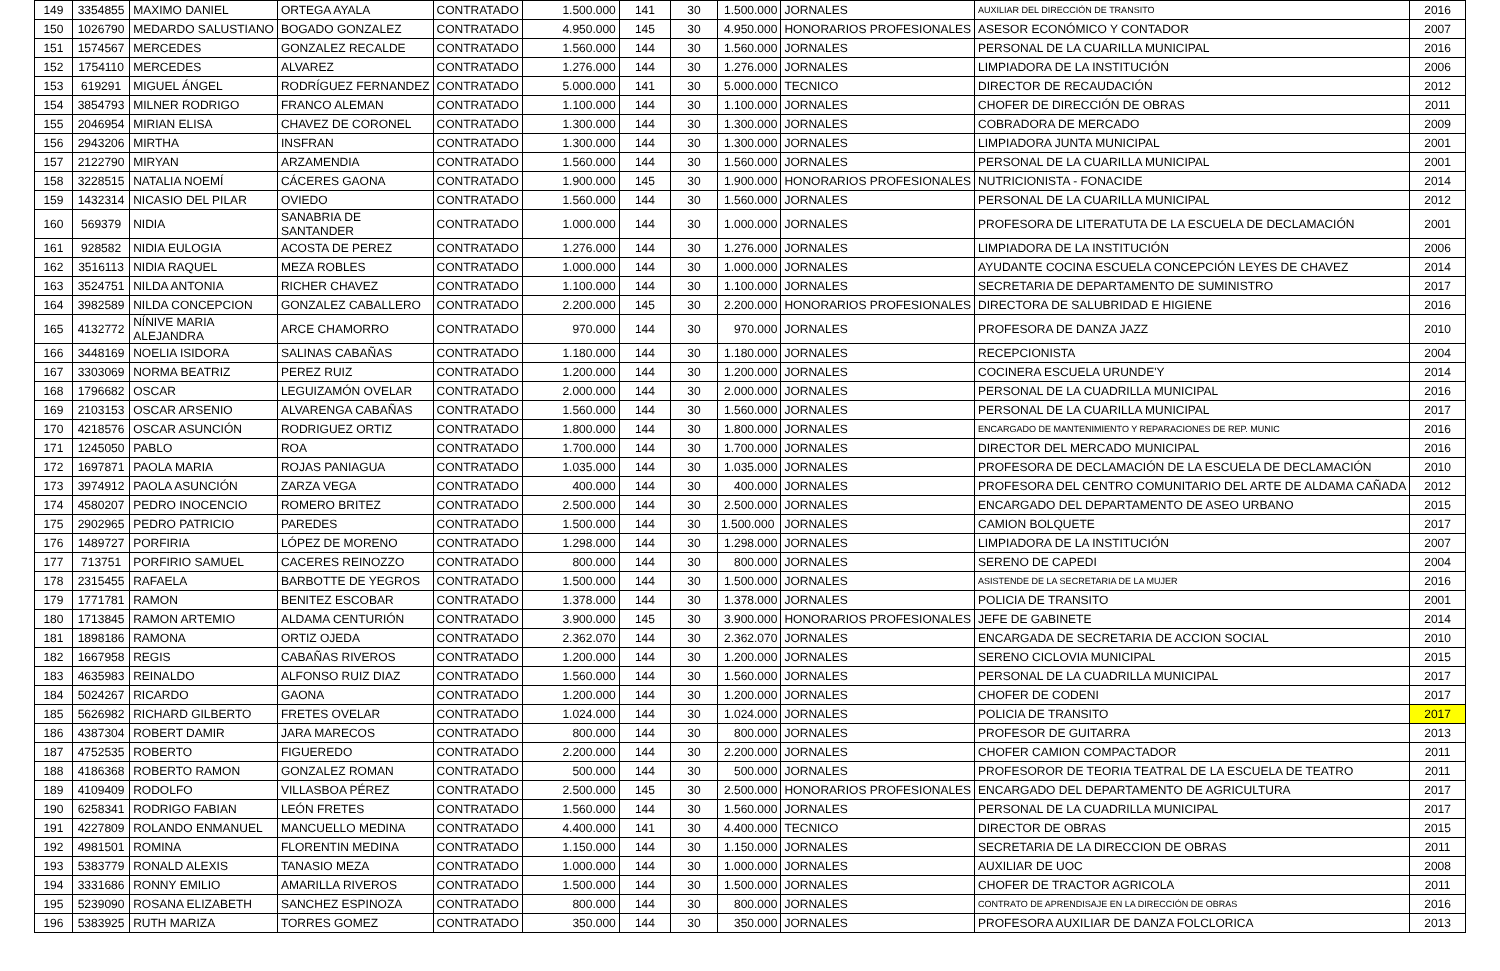| 149 | 3354855 | MAXIMO DANIEL | ORTEGA AYALA | CONTRATADO | 1.500.000 | 141 | 30 | 1.500.000 | JORNALES | AUXILIAR DEL DIRECCIÓN DE TRANSITO | 2016 |
| 150 | 1026790 | MEDARDO SALUSTIANO | BOGADO GONZALEZ | CONTRATADO | 4.950.000 | 145 | 30 | 4.950.000 | HONORARIOS PROFESIONALES | ASESOR ECONÓMICO Y CONTADOR | 2007 |
| 151 | 1574567 | MERCEDES | GONZALEZ RECALDE | CONTRATADO | 1.560.000 | 144 | 30 | 1.560.000 | JORNALES | PERSONAL DE LA CUARILLA MUNICIPAL | 2016 |
| 152 | 1754110 | MERCEDES | ALVAREZ | CONTRATADO | 1.276.000 | 144 | 30 | 1.276.000 | JORNALES | LIMPIADORA DE LA INSTITUCIÓN | 2006 |
| 153 | 619291 | MIGUEL ÁNGEL | RODRÍGUEZ FERNANDEZ | CONTRATADO | 5.000.000 | 141 | 30 | 5.000.000 | TECNICO | DIRECTOR DE RECAUDACIÓN | 2012 |
| 154 | 3854793 | MILNER RODRIGO | FRANCO ALEMAN | CONTRATADO | 1.100.000 | 144 | 30 | 1.100.000 | JORNALES | CHOFER DE DIRECCIÓN DE OBRAS | 2011 |
| 155 | 2046954 | MIRIAN ELISA | CHAVEZ DE CORONEL | CONTRATADO | 1.300.000 | 144 | 30 | 1.300.000 | JORNALES | COBRADORA DE MERCADO | 2009 |
| 156 | 2943206 | MIRTHA | INSFRAN | CONTRATADO | 1.300.000 | 144 | 30 | 1.300.000 | JORNALES | LIMPIADORA JUNTA MUNICIPAL | 2001 |
| 157 | 2122790 | MIRYAN | ARZAMENDIA | CONTRATADO | 1.560.000 | 144 | 30 | 1.560.000 | JORNALES | PERSONAL DE LA CUARILLA MUNICIPAL | 2001 |
| 158 | 3228515 | NATALIA NOEMÍ | CÁCERES GAONA | CONTRATADO | 1.900.000 | 145 | 30 | 1.900.000 | HONORARIOS PROFESIONALES | NUTRICIONISTA - FONACIDE | 2014 |
| 159 | 1432314 | NICASIO DEL PILAR | OVIEDO | CONTRATADO | 1.560.000 | 144 | 30 | 1.560.000 | JORNALES | PERSONAL DE LA CUARILLA MUNICIPAL | 2012 |
| 160 | 569379 | NIDIA | SANABRIA DE SANTANDER | CONTRATADO | 1.000.000 | 144 | 30 | 1.000.000 | JORNALES | PROFESORA DE LITERATUTA DE LA ESCUELA DE DECLAMACIÓN | 2001 |
| 161 | 928582 | NIDIA EULOGIA | ACOSTA DE PEREZ | CONTRATADO | 1.276.000 | 144 | 30 | 1.276.000 | JORNALES | LIMPIADORA DE LA INSTITUCIÓN | 2006 |
| 162 | 3516113 | NIDIA RAQUEL | MEZA ROBLES | CONTRATADO | 1.000.000 | 144 | 30 | 1.000.000 | JORNALES | AYUDANTE COCINA ESCUELA CONCEPCIÓN LEYES DE CHAVEZ | 2014 |
| 163 | 3524751 | NILDA ANTONIA | RICHER CHAVEZ | CONTRATADO | 1.100.000 | 144 | 30 | 1.100.000 | JORNALES | SECRETARIA DE DEPARTAMENTO DE SUMINISTRO | 2017 |
| 164 | 3982589 | NILDA CONCEPCION | GONZALEZ CABALLERO | CONTRATADO | 2.200.000 | 145 | 30 | 2.200.000 | HONORARIOS PROFESIONALES | DIRECTORA DE SALUBRIDAD E HIGIENE | 2016 |
| 165 | 4132772 | NÍNIVE MARIA ALEJANDRA | ARCE CHAMORRO | CONTRATADO | 970.000 | 144 | 30 | 970.000 | JORNALES | PROFESORA DE DANZA JAZZ | 2010 |
| 166 | 3448169 | NOELIA ISIDORA | SALINAS CABAÑAS | CONTRATADO | 1.180.000 | 144 | 30 | 1.180.000 | JORNALES | RECEPCIONISTA | 2004 |
| 167 | 3303069 | NORMA BEATRIZ | PEREZ RUIZ | CONTRATADO | 1.200.000 | 144 | 30 | 1.200.000 | JORNALES | COCINERA ESCUELA URUNDE'Y | 2014 |
| 168 | 1796682 | OSCAR | LEGUIZAMÓN OVELAR | CONTRATADO | 2.000.000 | 144 | 30 | 2.000.000 | JORNALES | PERSONAL DE LA CUADRILLA MUNICIPAL | 2016 |
| 169 | 2103153 | OSCAR ARSENIO | ALVARENGA CABAÑAS | CONTRATADO | 1.560.000 | 144 | 30 | 1.560.000 | JORNALES | PERSONAL DE LA CUARILLA MUNICIPAL | 2017 |
| 170 | 4218576 | OSCAR ASUNCIÓN | RODRIGUEZ ORTIZ | CONTRATADO | 1.800.000 | 144 | 30 | 1.800.000 | JORNALES | ENCARGADO DE MANTENIMIENTO Y REPARACIONES DE REP. MUNIC | 2016 |
| 171 | 1245050 | PABLO | ROA | CONTRATADO | 1.700.000 | 144 | 30 | 1.700.000 | JORNALES | DIRECTOR DEL MERCADO MUNICIPAL | 2016 |
| 172 | 1697871 | PAOLA MARIA | ROJAS PANIAGUA | CONTRATADO | 1.035.000 | 144 | 30 | 1.035.000 | JORNALES | PROFESORA DE DECLAMACIÓN DE LA ESCUELA DE DECLAMACIÓN | 2010 |
| 173 | 3974912 | PAOLA ASUNCIÓN | ZARZA VEGA | CONTRATADO | 400.000 | 144 | 30 | 400.000 | JORNALES | PROFESORA DEL CENTRO COMUNITARIO DEL ARTE DE ALDAMA CAÑADA | 2012 |
| 174 | 4580207 | PEDRO INOCENCIO | ROMERO BRITEZ | CONTRATADO | 2.500.000 | 144 | 30 | 2.500.000 | JORNALES | ENCARGADO DEL DEPARTAMENTO DE ASEO URBANO | 2015 |
| 175 | 2902965 | PEDRO PATRICIO | PAREDES | CONTRATADO | 1.500.000 | 144 | 30 | 1.500.000 | JORNALES | CAMION BOLQUETE | 2017 |
| 176 | 1489727 | PORFIRIA | LÓPEZ DE MORENO | CONTRATADO | 1.298.000 | 144 | 30 | 1.298.000 | JORNALES | LIMPIADORA DE LA INSTITUCIÓN | 2007 |
| 177 | 713751 | PORFIRIO SAMUEL | CACERES REINOZZO | CONTRATADO | 800.000 | 144 | 30 | 800.000 | JORNALES | SERENO DE CAPEDI | 2004 |
| 178 | 2315455 | RAFAELA | BARBOTTE DE YEGROS | CONTRATADO | 1.500.000 | 144 | 30 | 1.500.000 | JORNALES | ASISTENDE DE LA SECRETARIA DE LA MUJER | 2016 |
| 179 | 1771781 | RAMON | BENITEZ ESCOBAR | CONTRATADO | 1.378.000 | 144 | 30 | 1.378.000 | JORNALES | POLICIA DE TRANSITO | 2001 |
| 180 | 1713845 | RAMON ARTEMIO | ALDAMA CENTURIÓN | CONTRATADO | 3.900.000 | 145 | 30 | 3.900.000 | HONORARIOS PROFESIONALES | JEFE DE GABINETE | 2014 |
| 181 | 1898186 | RAMONA | ORTIZ OJEDA | CONTRATADO | 2.362.070 | 144 | 30 | 2.362.070 | JORNALES | ENCARGADA DE SECRETARIA DE ACCION SOCIAL | 2010 |
| 182 | 1667958 | REGIS | CABAÑAS RIVEROS | CONTRATADO | 1.200.000 | 144 | 30 | 1.200.000 | JORNALES | SERENO CICLOVIA MUNICIPAL | 2015 |
| 183 | 4635983 | REINALDO | ALFONSO RUIZ DIAZ | CONTRATADO | 1.560.000 | 144 | 30 | 1.560.000 | JORNALES | PERSONAL DE LA CUADRILLA MUNICIPAL | 2017 |
| 184 | 5024267 | RICARDO | GAONA | CONTRATADO | 1.200.000 | 144 | 30 | 1.200.000 | JORNALES | CHOFER DE CODENI | 2017 |
| 185 | 5626982 | RICHARD GILBERTO | FRETES OVELAR | CONTRATADO | 1.024.000 | 144 | 30 | 1.024.000 | JORNALES | POLICIA DE TRANSITO | 2017 |
| 186 | 4387304 | ROBERT DAMIR | JARA MARECOS | CONTRATADO | 800.000 | 144 | 30 | 800.000 | JORNALES | PROFESOR DE GUITARRA | 2013 |
| 187 | 4752535 | ROBERTO | FIGUEREDO | CONTRATADO | 2.200.000 | 144 | 30 | 2.200.000 | JORNALES | CHOFER CAMION COMPACTADOR | 2011 |
| 188 | 4186368 | ROBERTO RAMON | GONZALEZ ROMAN | CONTRATADO | 500.000 | 144 | 30 | 500.000 | JORNALES | PROFESOROR DE TEORIA TEATRAL DE LA ESCUELA DE TEATRO | 2011 |
| 189 | 4109409 | RODOLFO | VILLASBOA PÉREZ | CONTRATADO | 2.500.000 | 145 | 30 | 2.500.000 | HONORARIOS PROFESIONALES | ENCARGADO DEL DEPARTAMENTO DE AGRICULTURA | 2017 |
| 190 | 6258341 | RODRIGO FABIAN | LEÓN FRETES | CONTRATADO | 1.560.000 | 144 | 30 | 1.560.000 | JORNALES | PERSONAL DE LA CUADRILLA MUNICIPAL | 2017 |
| 191 | 4227809 | ROLANDO ENMANUEL | MANCUELLO MEDINA | CONTRATADO | 4.400.000 | 141 | 30 | 4.400.000 | TECNICO | DIRECTOR DE OBRAS | 2015 |
| 192 | 4981501 | ROMINA | FLORENTIN MEDINA | CONTRATADO | 1.150.000 | 144 | 30 | 1.150.000 | JORNALES | SECRETARIA DE LA DIRECCION DE OBRAS | 2011 |
| 193 | 5383779 | RONALD ALEXIS | TANASIO MEZA | CONTRATADO | 1.000.000 | 144 | 30 | 1.000.000 | JORNALES | AUXILIAR DE UOC | 2008 |
| 194 | 3331686 | RONNY EMILIO | AMARILLA RIVEROS | CONTRATADO | 1.500.000 | 144 | 30 | 1.500.000 | JORNALES | CHOFER DE TRACTOR AGRICOLA | 2011 |
| 195 | 5239090 | ROSANA ELIZABETH | SANCHEZ ESPINOZA | CONTRATADO | 800.000 | 144 | 30 | 800.000 | JORNALES | CONTRATO DE APRENDISAJE EN LA DIRECCIÓN DE OBRAS | 2016 |
| 196 | 5383925 | RUTH MARIZA | TORRES GOMEZ | CONTRATADO | 350.000 | 144 | 30 | 350.000 | JORNALES | PROFESORA AUXILIAR DE DANZA FOLCLORICA | 2013 |